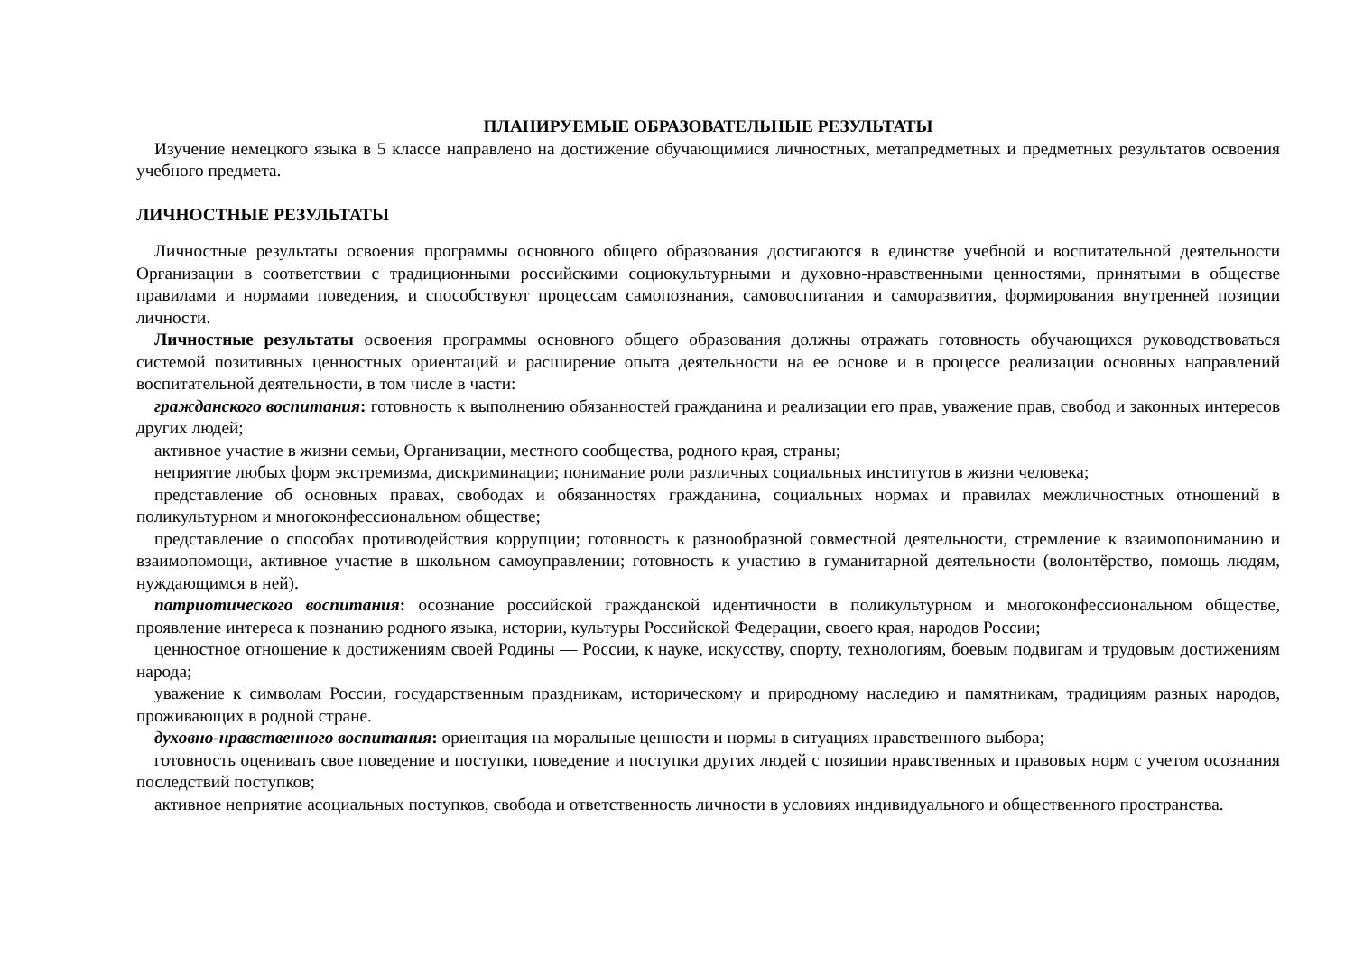ПЛАНИРУЕМЫЕ ОБРАЗОВАТЕЛЬНЫЕ РЕЗУЛЬТАТЫ
Изучение немецкого языка в 5 классе направлено на достижение обучающимися личностных, метапредметных и предметных результатов освоения учебного предмета.
ЛИЧНОСТНЫЕ РЕЗУЛЬТАТЫ
Личностные результаты освоения программы основного общего образования достигаются в единстве учебной и воспитательной деятельности Организации в соответствии с традиционными российскими социокультурными и духовно-нравственными ценностями, принятыми в обществе правилами и нормами поведения, и способствуют процессам самопознания, самовоспитания и саморазвития, формирования внутренней позиции личности.
Личностные результаты освоения программы основного общего образования должны отражать готовность обучающихся руководствоваться системой позитивных ценностных ориентаций и расширение опыта деятельности на ее основе и в процессе реализации основных направлений воспитательной деятельности, в том числе в части:
гражданского воспитания: готовность к выполнению обязанностей гражданина и реализации его прав, уважение прав, свобод и законных интересов других людей;
активное участие в жизни семьи, Организации, местного сообщества, родного края, страны;
неприятие любых форм экстремизма, дискриминации; понимание роли различных социальных институтов в жизни человека;
представление об основных правах, свободах и обязанностях гражданина, социальных нормах и правилах межличностных отношений в поликультурном и многоконфессиональном обществе;
представление о способах противодействия коррупции; готовность к разнообразной совместной деятельности, стремление к взаимопониманию и взаимопомощи, активное участие в школьном самоуправлении; готовность к участию в гуманитарной деятельности (волонтёрство, помощь людям, нуждающимся в ней).
патриотического воспитания: осознание российской гражданской идентичности в поликультурном и многоконфессиональном обществе, проявление интереса к познанию родного языка, истории, культуры Российской Федерации, своего края, народов России;
ценностное отношение к достижениям своей Родины — России, к науке, искусству, спорту, технологиям, боевым подвигам и трудовым достижениям народа;
уважение к символам России, государственным праздникам, историческому и природному наследию и памятникам, традициям разных народов, проживающих в родной стране.
духовно-нравственного воспитания: ориентация на моральные ценности и нормы в ситуациях нравственного выбора;
готовность оценивать свое поведение и поступки, поведение и поступки других людей с позиции нравственных и правовых норм с учетом осознания последствий поступков;
активное неприятие асоциальных поступков, свобода и ответственность личности в условиях индивидуального и общественного пространства.